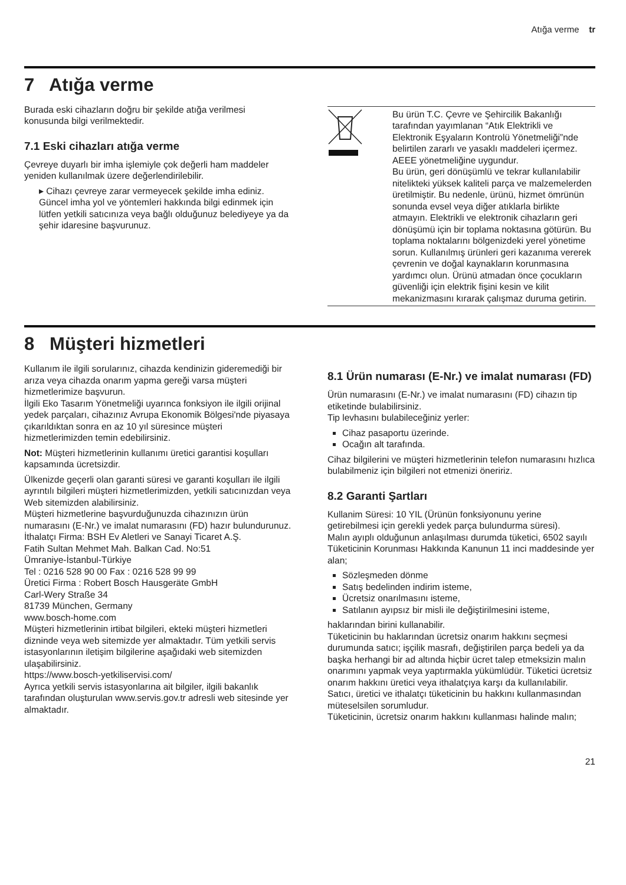Atığa verme tr
7 Atığa verme
Burada eski cihazların doğru bir şekilde atığa verilmesi konusunda bilgi verilmektedir.
7.1 Eski cihazları atığa verme
Çevreye duyarlı bir imha işlemiyle çok değerli ham maddeler yeniden kullanılmak üzere değerlendirilebilir.
▸ Cihazı çevreye zarar vermeyecek şekilde imha ediniz.
Güncel imha yol ve yöntemleri hakkında bilgi edinmek için lütfen yetkili satıcınıza veya bağlı olduğunuz belediyeye ya da şehir idaresine başvurunuz.
| | Bu ürün T.C. Çevre ve Şehircilik Bakanlığı tarafından yayımlanan “Atık Elektrikli ve Elektronik Eşyaların Kontrolü Yönetmeliği”nde belirtilen zararlı ve yasaklı maddeleri içermez. AEEE yönetmeliğine uygundur. Bu ürün, geri dönüşümlü ve tekrar kullanılabilir nitelikteki yüksek kaliteli parça ve malzemelerden üretilmiştir. Bu nedenle, ürünü, hizmet ömrünün sonunda evsel veya diğer atıklarla birlikte atmayın. Elektrikli ve elektronik cihazların geri dönüşümü için bir toplama noktasına götürün. Bu toplama noktalarını bölgenizdeki yerel yönetime sorun. Kullanılmış ürünleri geri kazanıma vererek çevrenin ve doğal kaynakların korunmasına yardımcı olun. Ürünü atmadan önce çocukların güvenliği için elektrik fişini kesin ve kilit mekanizmasını kırarak çalışmaz duruma getirin. |
8 Müşteri hizmetleri
Kullanım ile ilgili sorularınız, cihazda kendinizin gideremediği bir arıza veya cihazda onarım yapma gereği varsa müşteri hizmetlerimize başvurun.
İlgili Eko Tasarım Yönetmeliği uyarınca fonksiyon ile ilgili orijinal yedek parçaları, cihazınız Avrupa Ekonomik Bölgesi'nde piyasaya çıkarıldıktan sonra en az 10 yıl süresince müşteri hizmetlerimizden temin edebilirsiniz.
Not: Müşteri hizmetlerinin kullanımı üretici garantisi koşulları kapsamında ücretsizdir.
Ülkenizde geçerli olan garanti süresi ve garanti koşulları ile ilgili ayrıntılı bilgileri müşteri hizmetlerimizden, yetkili satıcınızdan veya Web sitemizden alabilirsiniz.
Müşteri hizmetlerine başvurduğunuzda cihazınızın ürün numarasını (E-Nr.) ve imalat numarasını (FD) hazır bulundurunuz.
İthalatçı Firma: BSH Ev Aletleri ve Sanayi Ticaret A.Ş.
Fatih Sultan Mehmet Mah. Balkan Cad. No:51
Ümraniye-İstanbul-Türkiye
Tel : 0216 528 90 00 Fax : 0216 528 99 99
Üretici Firma : Robert Bosch Hausgeräte GmbH
Carl-Wery Straße 34
81739 München, Germany
www.bosch-home.com
Müşteri hizmetlerinin irtibat bilgileri, ekteki müşteri hizmetleri dizninde veya web sitemizde yer almaktadır. Tüm yetkili servis istasyonlarının iletişim bilgilerine aşağıdaki web sitemizden ulaşabilirsiniz.
https://www.bosch-yetkiliservisi.com/
Ayrıca yetkili servis istasyonlarına ait bilgiler, ilgili bakanlık tarafından oluşturulan www.servis.gov.tr adresli web sitesinde yer almaktadır.
8.1 Ürün numarası (E-Nr.) ve imalat numarası (FD)
Ürün numarasını (E-Nr.) ve imalat numarasını (FD) cihazın tip etiketinde bulabilirsiniz.
Tip levhasını bulabileceğiniz yerler:
Cihaz pasaportu üzerinde.
Ocağın alt tarafında.
Cihaz bilgilerini ve müşteri hizmetlerinin telefon numarasını hızlıca bulabilmeniz için bilgileri not etmenizi öneririz.
8.2 Garanti Şartları
Kullanim Süresi: 10 YIL (Ürünün fonksiyonunu yerine getirebilmesi için gerekli yedek parça bulundurma süresi).
Malın ayıplı olduğunun anlaşılması durumda tüketici, 6502 sayılı Tüketicinin Korunması Hakkında Kanunun 11 inci maddesinde yer alan;
Sözleşmeden dönme
Satış bedelinden indirim isteme,
Ücretsiz onarılmasını isteme,
Satılanın ayıpsız bir misli ile değiştirilmesini isteme,
haklarından birini kullanabilir.
Tüketicinin bu haklarından ücretsiz onarım hakkını seçmesi durumunda satıcı; işçilik masrafı, değiştirilen parça bedeli ya da başka herhangi bir ad altında hiçbir ücret talep etmeksizin malın onarımını yapmak veya yaptırmakla yükümlüdür. Tüketici ücretsiz onarım hakkını üretici veya ithalatçıya karşı da kullanılabilir. Satıcı, üretici ve ithalatçı tüketicinin bu hakkını kullanmasından müteselsilen sorumludur.
Tüketicinin, ücretsiz onarım hakkını kullanması halinde malın;
21